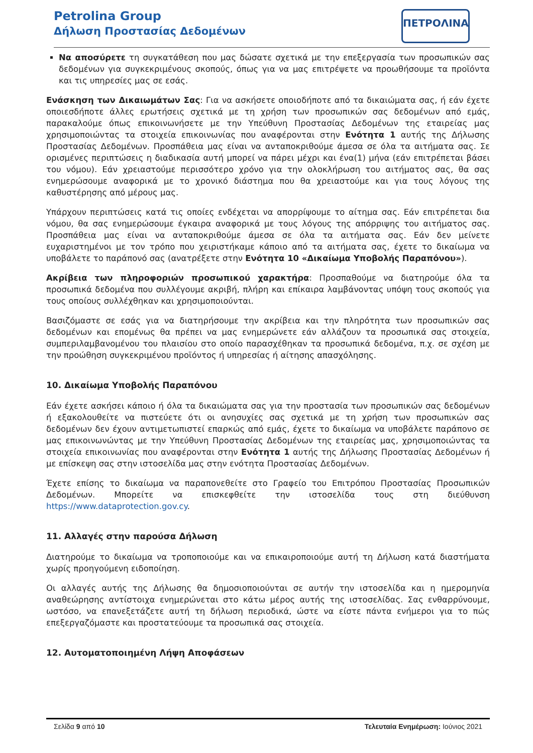Petrolina Group
Δήλωση Προστασίας Δεδομένων
ΠΕΤΡΟΛΙΝΑ
Να αποσύρετε τη συγκατάθεση που μας δώσατε σχετικά με την επεξεργασία των προσωπικών σας δεδομένων για συγκεκριμένους σκοπούς, όπως για να μας επιτρέψετε να προωθήσουμε τα προϊόντα και τις υπηρεσίες μας σε εσάς.
Ενάσκηση των Δικαιωμάτων Σας: Για να ασκήσετε οποιοδήποτε από τα δικαιώματα σας, ή εάν έχετε οποιεσδήποτε άλλες ερωτήσεις σχετικά με τη χρήση των προσωπικών σας δεδομένων από εμάς, παρακαλούμε όπως επικοινωνήσετε με την Υπεύθυνη Προστασίας Δεδομένων της εταιρείας μας χρησιμοποιώντας τα στοιχεία επικοινωνίας που αναφέρονται στην Ενότητα 1 αυτής της Δήλωσης Προστασίας Δεδομένων. Προσπάθεια μας είναι να ανταποκριθούμε άμεσα σε όλα τα αιτήματα σας. Σε ορισμένες περιπτώσεις η διαδικασία αυτή μπορεί να πάρει μέχρι και ένα(1) μήνα (εάν επιτρέπεται βάσει του νόμου). Εάν χρειαστούμε περισσότερο χρόνο για την ολοκλήρωση του αιτήματος σας, θα σας ενημερώσουμε αναφορικά με το χρονικό διάστημα που θα χρειαστούμε και για τους λόγους της καθυστέρησης από μέρους μας.
Υπάρχουν περιπτώσεις κατά τις οποίες ενδέχεται να απορρίψουμε το αίτημα σας. Εάν επιτρέπεται δια νόμου, θα σας ενημερώσουμε έγκαιρα αναφορικά με τους λόγους της απόρριψης του αιτήματος σας. Προσπάθεια μας είναι να ανταποκριθούμε άμεσα σε όλα τα αιτήματα σας. Εάν δεν μείνετε ευχαριστημένοι με τον τρόπο που χειριστήκαμε κάποιο από τα αιτήματα σας, έχετε το δικαίωμα να υποβάλετε το παράπονό σας (ανατρέξετε στην Ενότητα 10 «Δικαίωμα Υποβολής Παραπόνου»).
Ακρίβεια των πληροφοριών προσωπικού χαρακτήρα: Προσπαθούμε να διατηρούμε όλα τα προσωπικά δεδομένα που συλλέγουμε ακριβή, πλήρη και επίκαιρα λαμβάνοντας υπόψη τους σκοπούς για τους οποίους συλλέχθηκαν και χρησιμοποιούνται.
Βασιζόμαστε σε εσάς για να διατηρήσουμε την ακρίβεια και την πληρότητα των προσωπικών σας δεδομένων και επομένως θα πρέπει να μας ενημερώνετε εάν αλλάζουν τα προσωπικά σας στοιχεία, συμπεριλαμβανομένου του πλαισίου στο οποίο παρασχέθηκαν τα προσωπικά δεδομένα, π.χ. σε σχέση με την προώθηση συγκεκριμένου προϊόντος ή υπηρεσίας ή αίτησης απασχόλησης.
10. Δικαίωμα Υποβολής Παραπόνου
Εάν έχετε ασκήσει κάποιο ή όλα τα δικαιώματα σας για την προστασία των προσωπικών σας δεδομένων ή εξακολουθείτε να πιστεύετε ότι οι ανησυχίες σας σχετικά με τη χρήση των προσωπικών σας δεδομένων δεν έχουν αντιμετωπιστεί επαρκώς από εμάς, έχετε το δικαίωμα να υποβάλετε παράπονο σε μας επικοινωνώντας με την Υπεύθυνη Προστασίας Δεδομένων της εταιρείας μας, χρησιμοποιώντας τα στοιχεία επικοινωνίας που αναφέρονται στην Ενότητα 1 αυτής της Δήλωσης Προστασίας Δεδομένων ή με επίσκεψη σας στην ιστοσελίδα μας στην ενότητα Προστασίας Δεδομένων.
Έχετε επίσης το δικαίωμα να παραπονεθείτε στο Γραφείο του Επιτρόπου Προστασίας Προσωπικών Δεδομένων. Μπορείτε να επισκεφθείτε την ιστοσελίδα τους στη διεύθυνση https://www.dataprotection.gov.cy.
11. Αλλαγές στην παρούσα Δήλωση
Διατηρούμε το δικαίωμα να τροποποιούμε και να επικαιροποιούμε αυτή τη Δήλωση κατά διαστήματα χωρίς προηγούμενη ειδοποίηση.
Οι αλλαγές αυτής της Δήλωσης θα δημοσιοποιούνται σε αυτήν την ιστοσελίδα και η ημερομηνία αναθεώρησης αντίστοιχα ενημερώνεται στο κάτω μέρος αυτής της ιστοσελίδας. Σας ενθαρρύνουμε, ωστόσο, να επανεξετάζετε αυτή τη δήλωση περιοδικά, ώστε να είστε πάντα ενήμεροι για το πώς επεξεργαζόμαστε και προστατεύουμε τα προσωπικά σας στοιχεία.
12. Αυτοματοποιημένη Λήψη Αποφάσεων
Σελίδα 9 από 10 Τελευταία Ενημέρωση: Ιούνιος 2021